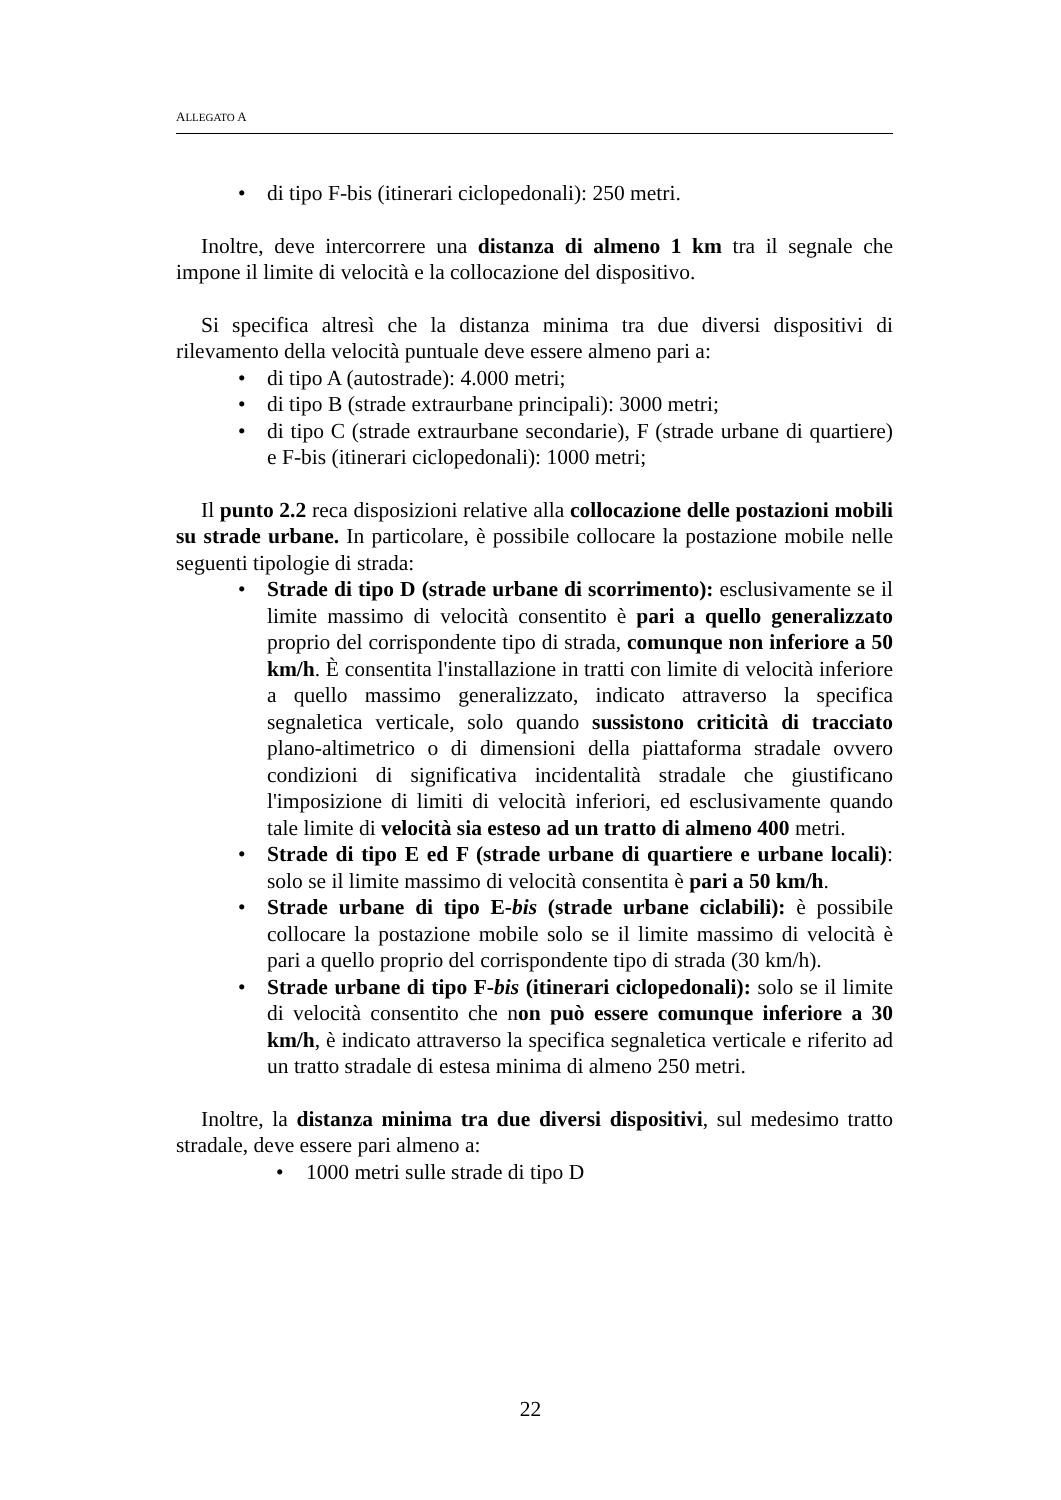ALLEGATO A
• di tipo F-bis (itinerari ciclopedonali): 250 metri.
Inoltre, deve intercorrere una distanza di almeno 1 km tra il segnale che impone il limite di velocità e la collocazione del dispositivo.
Si specifica altresì che la distanza minima tra due diversi dispositivi di rilevamento della velocità puntuale deve essere almeno pari a:
• di tipo A (autostrade): 4.000 metri;
• di tipo B (strade extraurbane principali): 3000 metri;
• di tipo C (strade extraurbane secondarie), F (strade urbane di quartiere) e F-bis (itinerari ciclopedonali): 1000 metri;
Il punto 2.2 reca disposizioni relative alla collocazione delle postazioni mobili su strade urbane. In particolare, è possibile collocare la postazione mobile nelle seguenti tipologie di strada:
• Strade di tipo D (strade urbane di scorrimento): esclusivamente se il limite massimo di velocità consentito è pari a quello generalizzato proprio del corrispondente tipo di strada, comunque non inferiore a 50 km/h. È consentita l'installazione in tratti con limite di velocità inferiore a quello massimo generalizzato, indicato attraverso la specifica segnaletica verticale, solo quando sussistono criticità di tracciato plano-altimetrico o di dimensioni della piattaforma stradale ovvero condizioni di significativa incidentalità stradale che giustificano l'imposizione di limiti di velocità inferiori, ed esclusivamente quando tale limite di velocità sia esteso ad un tratto di almeno 400 metri.
• Strade di tipo E ed F (strade urbane di quartiere e urbane locali): solo se il limite massimo di velocità consentita è pari a 50 km/h.
• Strade urbane di tipo E-bis (strade urbane ciclabili): è possibile collocare la postazione mobile solo se il limite massimo di velocità è pari a quello proprio del corrispondente tipo di strada (30 km/h).
• Strade urbane di tipo F-bis (itinerari ciclopedonali): solo se il limite di velocità consentito che non può essere comunque inferiore a 30 km/h, è indicato attraverso la specifica segnaletica verticale e riferito ad un tratto stradale di estesa minima di almeno 250 metri.
Inoltre, la distanza minima tra due diversi dispositivi, sul medesimo tratto stradale, deve essere pari almeno a:
• 1000 metri sulle strade di tipo D
22